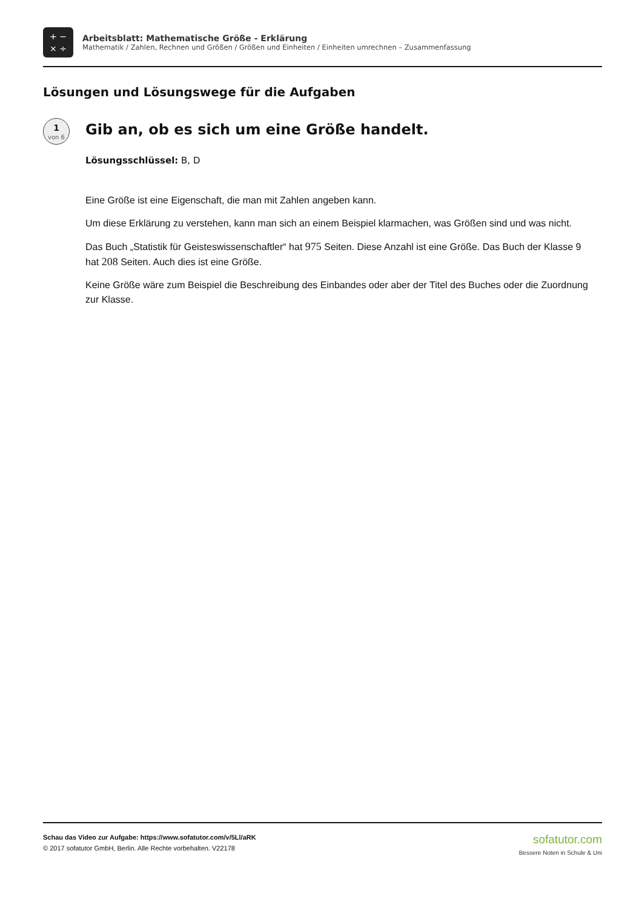+ −
× ÷
Arbeitsblatt: Mathematische Größe - Erklärung
Mathematik / Zahlen, Rechnen und Größen / Größen und Einheiten / Einheiten umrechnen – Zusammenfassung
Lösungen und Lösungswege für die Aufgaben
1
von 6
Gib an, ob es sich um eine Größe handelt.
Lösungsschlüssel: B, D
Eine Größe ist eine Eigenschaft, die man mit Zahlen angeben kann.
Um diese Erklärung zu verstehen, kann man sich an einem Beispiel klarmachen, was Größen sind und was nicht.
Das Buch „Statistik für Geisteswissenschaftler“ hat 975 Seiten. Diese Anzahl ist eine Größe. Das Buch der Klasse 9 hat 208 Seiten. Auch dies ist eine Größe.
Keine Größe wäre zum Beispiel die Beschreibung des Einbandes oder aber der Titel des Buches oder die Zuordnung zur Klasse.
Schau das Video zur Aufgabe: https://www.sofatutor.com/v/5Ll/aRK
© 2017 sofatutor GmbH, Berlin. Alle Rechte vorbehalten. V22178
sofatutor.com
Bessere Noten in Schule & Uni